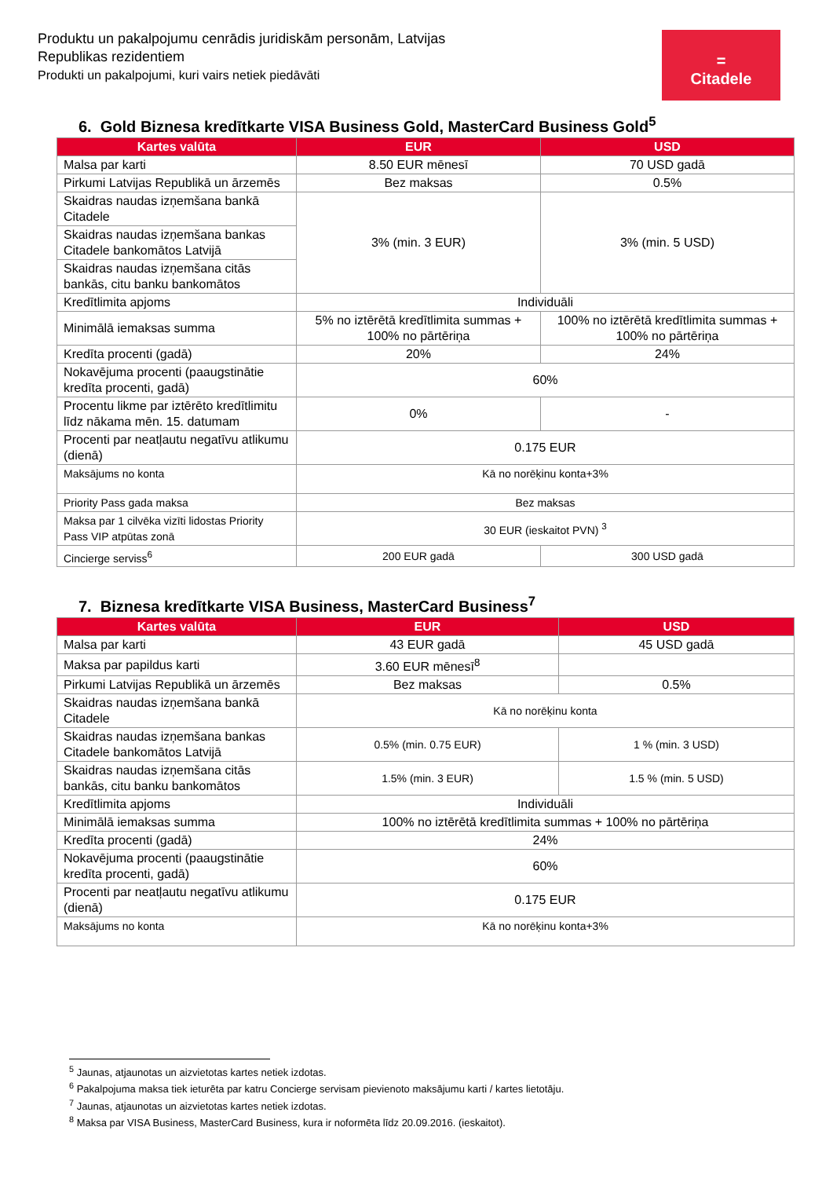Produktu un pakalpojumu cenrādis juridiskām personām, Latvijas
Republikas rezidentiem
Produkti un pakalpojumi, kuri vairs netiek piedāvāti
=
Citadele
6. Gold Biznesa kredītkarte VISA Business Gold, MasterCard Business Gold<sup>5</sup>
| Kartes valūta | EUR | USD |
| --- | --- | --- |
| Malsa par karti | 8.50 EUR mēnesī | 70 USD gadā |
| Pirkumi Latvijas Republikā un ārzemēs | Bez maksas | 0.5% |
| Skaidras naudas izņemšana bankā Citadele | 3% (min. 3 EUR) | 3% (min. 5 USD) |
| Skaidras naudas izņemšana bankas Citadele bankomātos Latvijā | | |
| Skaidras naudas izņemšana citās bankās, citu banku bankomātos | | |
| Kredītlimita apjoms | Individuāli | |
| Minimālā iemaksas summa | 5% no iztērētā kredītlimita summas + 100% no pārtēriņa | 100% no iztērētā kredītlimita summas + 100% no pārtēriņa |
| Kredīta procenti (gadā) | 20% | 24% |
| Nokavējuma procenti (paaugstinātie kredīta procenti, gadā) | 60% | |
| Procentu likme par iztērēto kredītlimitu līdz nākama mēn. 15. datumam | 0% | - |
| Procenti par neatļautu negatīvu atlikumu (dienā) | 0.175 EUR | |
| Maksājums no konta | Kā no norēķinu konta+3% | |
| Priority Pass gada maksa | Bez maksas | |
| Maksa par 1 cilvēka vizīti lidostas Priority Pass VIP atpūtas zonā | 30 EUR (ieskaitot PVN) <sup>3</sup> | |
| Cincierge serviss<sup>6</sup> | 200 EUR gadā | 300 USD gadā |
7. Biznesa kredītkarte VISA Business, MasterCard Business<sup>7</sup>
| Kartes valūta | EUR | USD |
| --- | --- | --- |
| Malsa par karti | 43 EUR gadā | 45 USD gadā |
| Maksa par papildus karti | 3.60 EUR mēnesī<sup>8</sup> | |
| Pirkumi Latvijas Republikā un ārzemēs | Bez maksas | 0.5% |
| Skaidras naudas izņemšana bankā Citadele | Kā no norēķinu konta | |
| Skaidras naudas izņemšana bankas Citadele bankomātos Latvijā | 0.5% (min. 0.75 EUR) | 1 % (min. 3 USD) |
| Skaidras naudas izņemšana citās bankās, citu banku bankomātos | 1.5% (min. 3 EUR) | 1.5 % (min. 5 USD) |
| Kredītlimita apjoms | Individuāli | |
| Minimālā iemaksas summa | 100% no iztērētā kredītlimita summas + 100% no pārtēriņa | |
| Kredīta procenti (gadā) | 24% | |
| Nokavējuma procenti (paaugstinātie kredīta procenti, gadā) | 60% | |
| Procenti par neatļautu negatīvu atlikumu (dienā) | 0.175 EUR | |
| Maksājums no konta | Kā no norēķinu konta+3% | |
<sup>5</sup> Jaunas, atjaunotas un aizvietotas kartes netiek izdotas.
<sup>6</sup> Pakalpojuma maksa tiek ieturēta par katru Concierge servisam pievienoto maksājumu karti / kartes lietotāju.
<sup>7</sup> Jaunas, atjaunotas un aizvietotas kartes netiek izdotas.
<sup>8</sup> Maksa par VISA Business, MasterCard Business, kura ir noformēta līdz 20.09.2016. (ieskaitot).